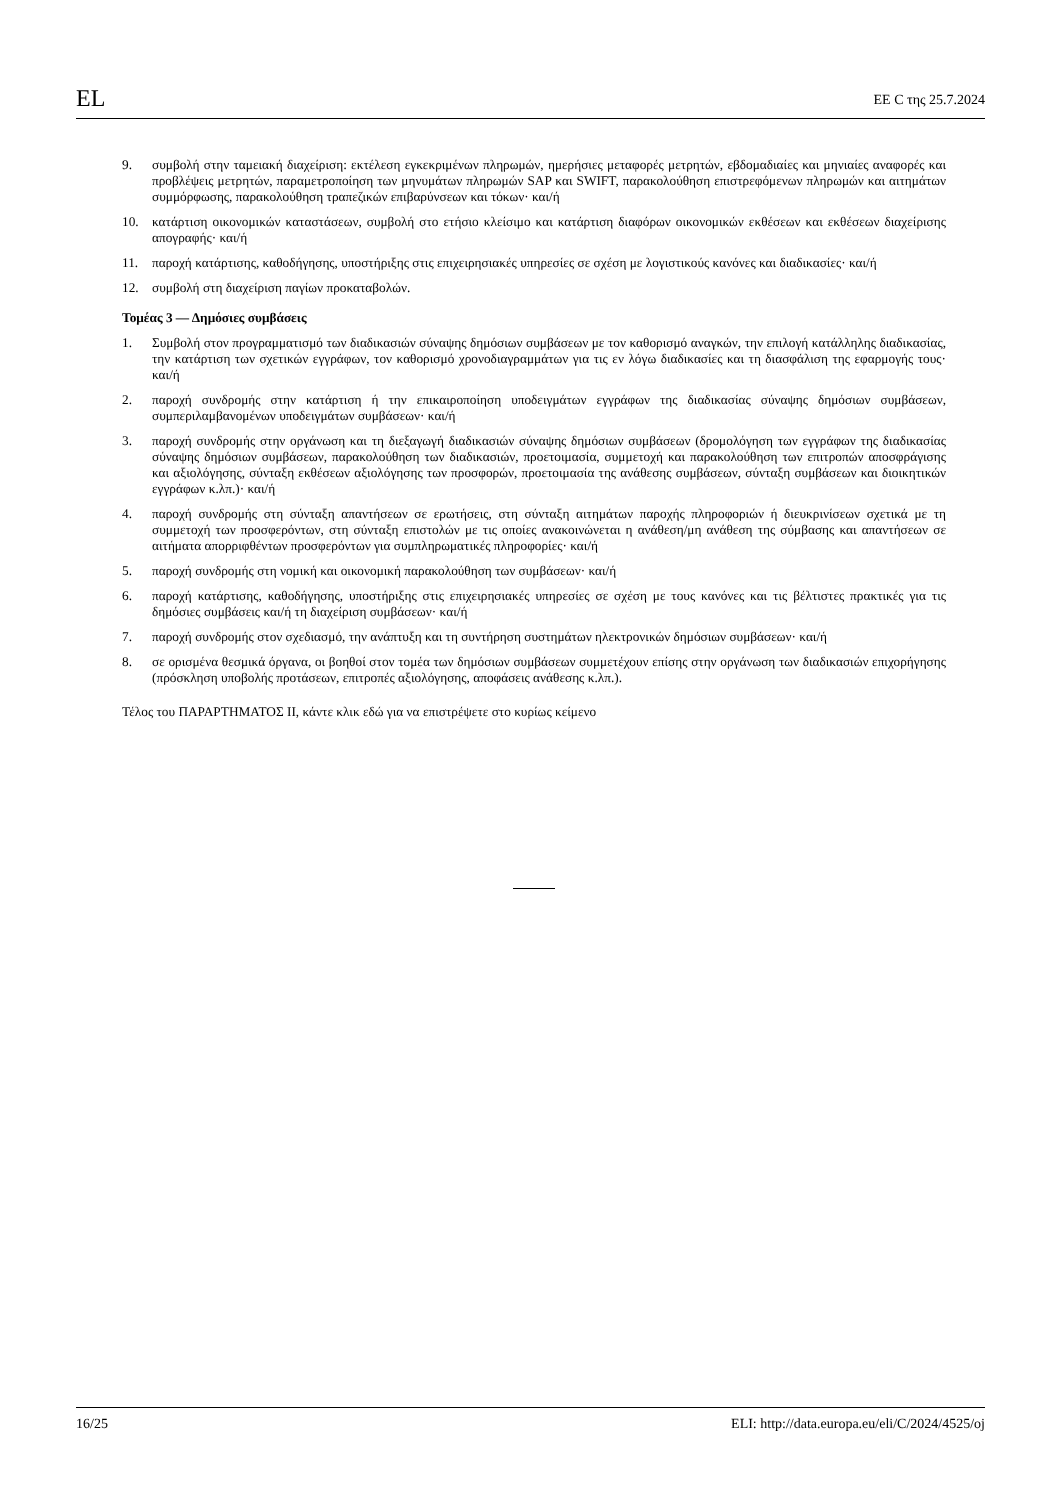EL EE C της 25.7.2024
9. συμβολή στην ταμειακή διαχείριση: εκτέλεση εγκεκριμένων πληρωμών, ημερήσιες μεταφορές μετρητών, εβδομαδιαίες και μηνιαίες αναφορές και προβλέψεις μετρητών, παραμετροποίηση των μηνυμάτων πληρωμών SAP και SWIFT, παρακολούθηση επιστρεφόμενων πληρωμών και αιτημάτων συμμόρφωσης, παρακολούθηση τραπεζικών επιβαρύνσεων και τόκων· και/ή
10. κατάρτιση οικονομικών καταστάσεων, συμβολή στο ετήσιο κλείσιμο και κατάρτιση διαφόρων οικονομικών εκθέσεων και εκθέσεων διαχείρισης απογραφής· και/ή
11. παροχή κατάρτισης, καθοδήγησης, υποστήριξης στις επιχειρησιακές υπηρεσίες σε σχέση με λογιστικούς κανόνες και διαδικασίες· και/ή
12. συμβολή στη διαχείριση παγίων προκαταβολών.
Τομέας 3 — Δημόσιες συμβάσεις
1. Συμβολή στον προγραμματισμό των διαδικασιών σύναψης δημόσιων συμβάσεων με τον καθορισμό αναγκών, την επιλογή κατάλληλης διαδικασίας, την κατάρτιση των σχετικών εγγράφων, τον καθορισμό χρονοδιαγραμμάτων για τις εν λόγω διαδικασίες και τη διασφάλιση της εφαρμογής τους· και/ή
2. παροχή συνδρομής στην κατάρτιση ή την επικαιροποίηση υποδειγμάτων εγγράφων της διαδικασίας σύναψης δημόσιων συμβάσεων, συμπεριλαμβανομένων υποδειγμάτων συμβάσεων· και/ή
3. παροχή συνδρομής στην οργάνωση και τη διεξαγωγή διαδικασιών σύναψης δημόσιων συμβάσεων (δρομολόγηση των εγγράφων της διαδικασίας σύναψης δημόσιων συμβάσεων, παρακολούθηση των διαδικασιών, προετοιμασία, συμμετοχή και παρακολούθηση των επιτροπών αποσφράγισης και αξιολόγησης, σύνταξη εκθέσεων αξιολόγησης των προσφορών, προετοιμασία της ανάθεσης συμβάσεων, σύνταξη συμβάσεων και διοικητικών εγγράφων κ.λπ.)· και/ή
4. παροχή συνδρομής στη σύνταξη απαντήσεων σε ερωτήσεις, στη σύνταξη αιτημάτων παροχής πληροφοριών ή διευκρινίσεων σχετικά με τη συμμετοχή των προσφερόντων, στη σύνταξη επιστολών με τις οποίες ανακοινώνεται η ανάθεση/μη ανάθεση της σύμβασης και απαντήσεων σε αιτήματα απορριφθέντων προσφερόντων για συμπληρωματικές πληροφορίες· και/ή
5. παροχή συνδρομής στη νομική και οικονομική παρακολούθηση των συμβάσεων· και/ή
6. παροχή κατάρτισης, καθοδήγησης, υποστήριξης στις επιχειρησιακές υπηρεσίες σε σχέση με τους κανόνες και τις βέλτιστες πρακτικές για τις δημόσιες συμβάσεις και/ή τη διαχείριση συμβάσεων· και/ή
7. παροχή συνδρομής στον σχεδιασμό, την ανάπτυξη και τη συντήρηση συστημάτων ηλεκτρονικών δημόσιων συμβάσεων· και/ή
8. σε ορισμένα θεσμικά όργανα, οι βοηθοί στον τομέα των δημόσιων συμβάσεων συμμετέχουν επίσης στην οργάνωση των διαδικασιών επιχορήγησης (πρόσκληση υποβολής προτάσεων, επιτροπές αξιολόγησης, αποφάσεις ανάθεσης κ.λπ.).
Τέλος του ΠΑΡΑΡΤΗΜΑΤΟΣ II, κάντε κλικ εδώ για να επιστρέψετε στο κυρίως κείμενο
16/25 ELI: http://data.europa.eu/eli/C/2024/4525/oj